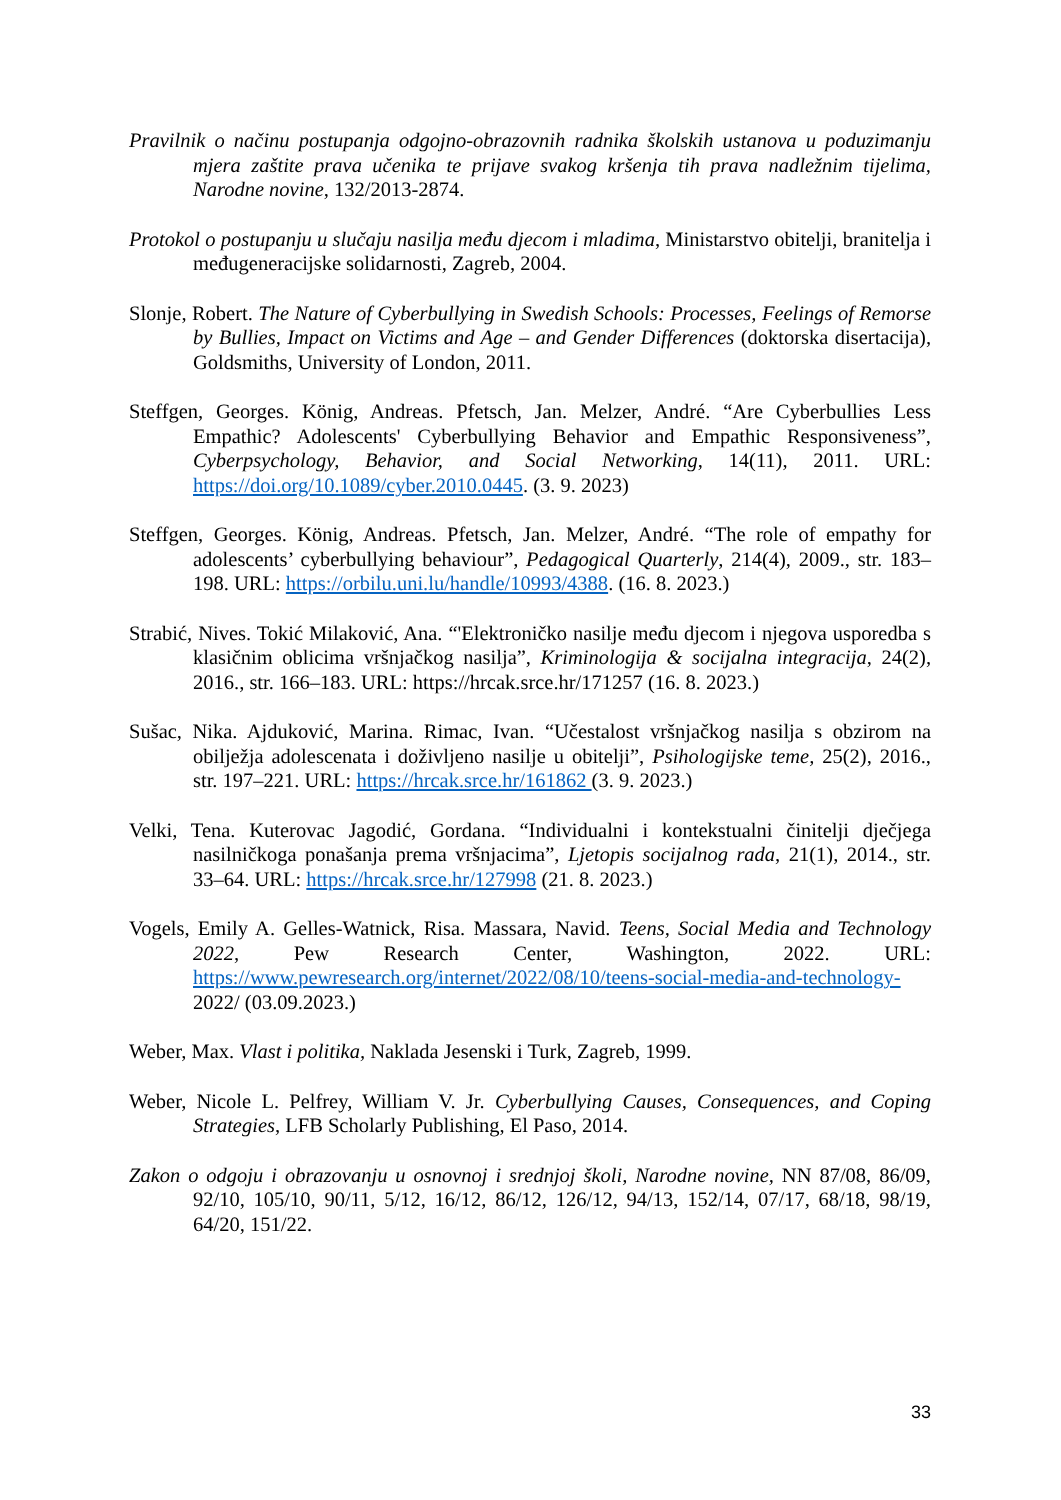Pravilnik o načinu postupanja odgojno-obrazovnih radnika školskih ustanova u poduzimanju mjera zaštite prava učenika te prijave svakog kršenja tih prava nadležnim tijelima, Narodne novine, 132/2013-2874.
Protokol o postupanju u slučaju nasilja među djecom i mladima, Ministarstvo obitelji, branitelja i međugeneracijske solidarnosti, Zagreb, 2004.
Slonje, Robert. The Nature of Cyberbullying in Swedish Schools: Processes, Feelings of Remorse by Bullies, Impact on Victims and Age – and Gender Differences (doktorska disertacija), Goldsmiths, University of London, 2011.
Steffgen, Georges. König, Andreas. Pfetsch, Jan. Melzer, André. “Are Cyberbullies Less Empathic? Adolescents' Cyberbullying Behavior and Empathic Responsiveness”, Cyberpsychology, Behavior, and Social Networking, 14(11), 2011. URL: https://doi.org/10.1089/cyber.2010.0445. (3. 9. 2023)
Steffgen, Georges. König, Andreas. Pfetsch, Jan. Melzer, André. “The role of empathy for adolescents’ cyberbullying behaviour”, Pedagogical Quarterly, 214(4), 2009., str. 183–198. URL: https://orbilu.uni.lu/handle/10993/4388. (16. 8. 2023.)
Strabić, Nives. Tokić Milaković, Ana. “'Elektroničko nasilje među djecom i njegova usporedba s klasičnim oblicima vršnjačkog nasilja”, Kriminologija & socijalna integracija, 24(2), 2016., str. 166–183. URL: https://hrcak.srce.hr/171257 (16. 8. 2023.)
Sušac, Nika. Ajduković, Marina. Rimac, Ivan. “Učestalost vršnjačkog nasilja s obzirom na obilježja adolescenata i doživljeno nasilje u obitelji”, Psihologijske teme, 25(2), 2016., str. 197–221. URL: https://hrcak.srce.hr/161862 (3. 9. 2023.)
Velki, Tena. Kuterovac Jagodić, Gordana. “Individualni i kontekstualni činitelji dječjega nasilničkoga ponašanja prema vršnjacima”, Ljetopis socijalnog rada, 21(1), 2014., str. 33–64. URL: https://hrcak.srce.hr/127998 (21. 8. 2023.)
Vogels, Emily A. Gelles-Watnick, Risa. Massara, Navid. Teens, Social Media and Technology 2022, Pew Research Center, Washington, 2022. URL: https://www.pewresearch.org/internet/2022/08/10/teens-social-media-and-technology- 2022/ (03.09.2023.)
Weber, Max. Vlast i politika, Naklada Jesenski i Turk, Zagreb, 1999.
Weber, Nicole L. Pelfrey, William V. Jr. Cyberbullying Causes, Consequences, and Coping Strategies, LFB Scholarly Publishing, El Paso, 2014.
Zakon o odgoju i obrazovanju u osnovnoj i srednjoj školi, Narodne novine, NN 87/08, 86/09, 92/10, 105/10, 90/11, 5/12, 16/12, 86/12, 126/12, 94/13, 152/14, 07/17, 68/18, 98/19, 64/20, 151/22.
33